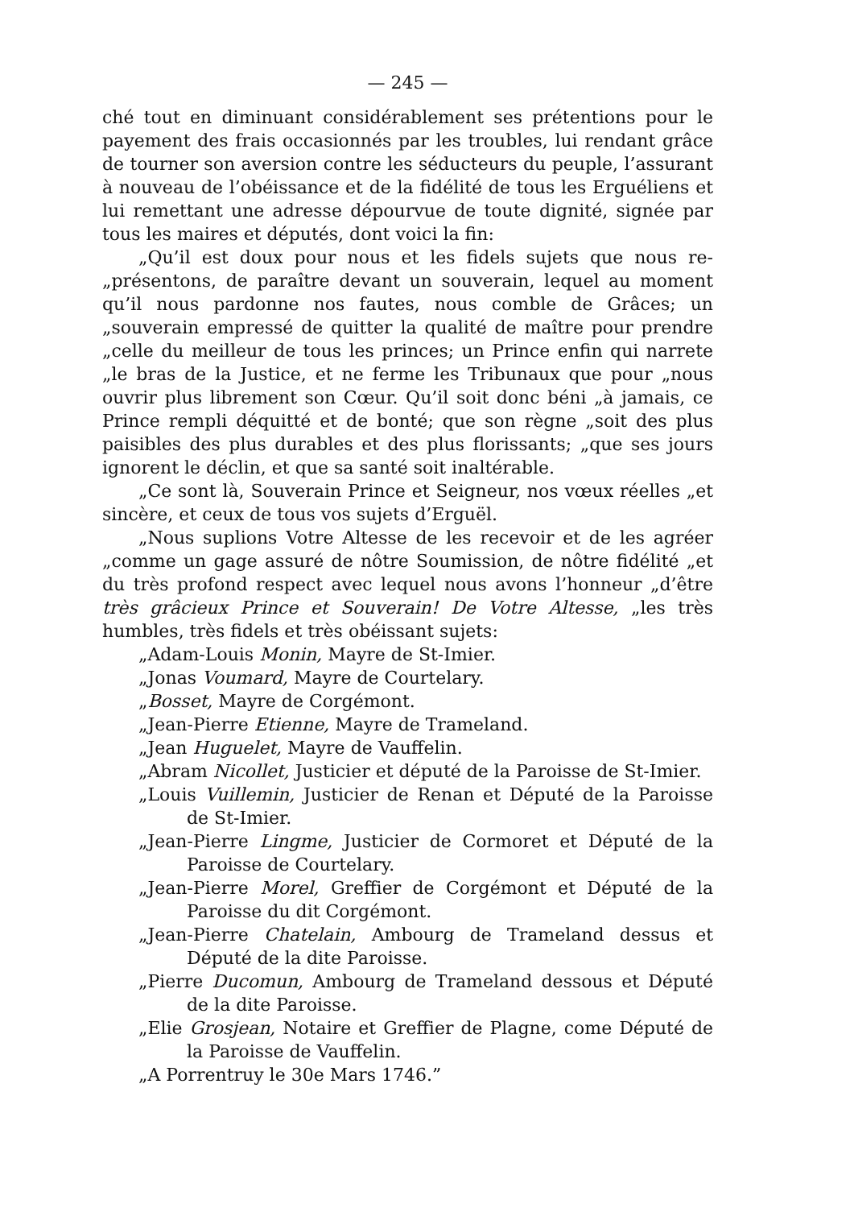— 245 —
ché tout en diminuant considérablement ses prétentions pour le payement des frais occasionnés par les troubles, lui rendant grâce de tourner son aversion contre les séducteurs du peuple, l’assurant à nouveau de l’obéissance et de la fidélité de tous les Erguéliens et lui remettant une adresse dépourvue de toute dignité, signée par tous les maires et députés, dont voici la fin:
„Qu’il est doux pour nous et les fidels sujets que nous re- „présentons, de paraître devant un souverain, lequel au moment qu’il nous pardonne nos fautes, nous comble de Grâces; un „souverain empressé de quitter la qualité de maître pour prendre „celle du meilleur de tous les princes; un Prince enfin qui narrete „le bras de la Justice, et ne ferme les Tribunaux que pour „nous ouvrir plus librement son Cœur. Qu’il soit donc béni „à jamais, ce Prince rempli déquitté et de bonté; que son règne „soit des plus paisibles des plus durables et des plus florissants; „que ses jours ignorent le déclin, et que sa santé soit inaltérable.
„Ce sont là, Souverain Prince et Seigneur, nos vœux réelles „et sincère, et ceux de tous vos sujets d’Erguël.
„Nous suplions Votre Altesse de les recevoir et de les agréer „comme un gage assuré de nôtre Soumission, de nôtre fidélité „et du très profond respect avec lequel nous avons l’honneur „d’être très grâcieux Prince et Souverain! De Votre Altesse, „les très humbles, très fidels et très obéissant sujets:
„Adam-Louis Monin, Mayre de St-Imier.
„Jonas Voumard, Mayre de Courtelary.
„Bosset, Mayre de Corgémont.
„Jean-Pierre Etienne, Mayre de Trameland.
„Jean Huguelet, Mayre de Vauffelin.
„Abram Nicollet, Justicier et député de la Paroisse de St-Imier.
„Louis Vuillemin, Justicier de Renan et Député de la Paroisse de St-Imier.
„Jean-Pierre Lingme, Justicier de Cormoret et Député de la Paroisse de Courtelary.
„Jean-Pierre Morel, Greffier de Corgémont et Député de la Paroisse du dit Corgémont.
„Jean-Pierre Chatelain, Ambourg de Trameland dessus et Député de la dite Paroisse.
„Pierre Ducomun, Ambourg de Trameland dessous et Député de la dite Paroisse.
„Elie Grosjean, Notaire et Greffier de Plagne, come Député de la Paroisse de Vauffelin.
„A Porrentruy le 30e Mars 1746.”